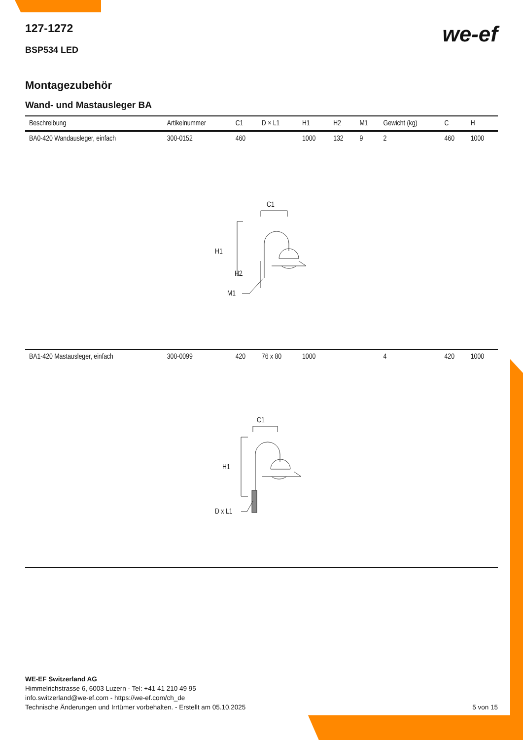we-ef
127-1272
BSP534 LED
Montagezubehör
Wand- und Mastausleger BA
| Beschreibung | Artikelnummer | C1 | D × L1 | H1 | H2 | M1 | Gewicht (kg) | C | H |
| --- | --- | --- | --- | --- | --- | --- | --- | --- | --- |
| BA0-420 Wandausleger, einfach | 300-0152 | 460 | | 1000 | 132 | 9 | 2 | 460 | 1000 |
| C1 H1 H2 M1 | | | | | | | | | |
| BA1-420 Mastausleger, einfach | 300-0099 | 420 | 76 x 80 | 1000 | | | 4 | 420 | 1000 |
| C1 H1 D x L1 | | | | | | | | | |
WE-EF Switzerland AG
Himmelrichstrasse 6, 6003 Luzern - Tel: +41 41 210 49 95
info.switzerland@we-ef.com - https://we-ef.com/ch_de
Technische Änderungen und Irrtümer vorbehalten. - Erstellt am 05.10.2025
5 von 15